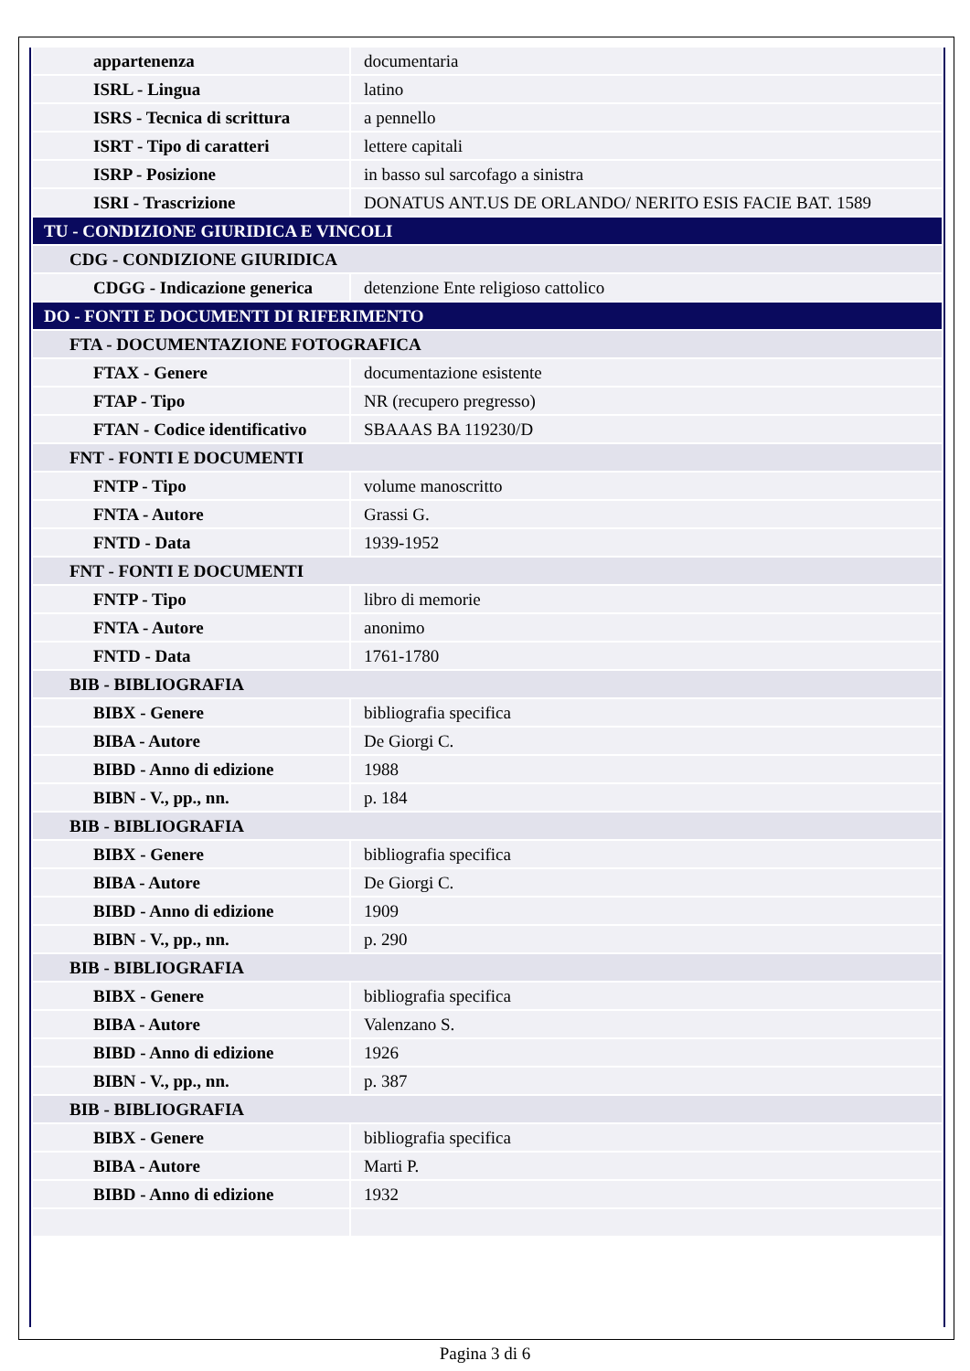| appartenenza | documentaria |
| ISRL - Lingua | latino |
| ISRS - Tecnica di scrittura | a pennello |
| ISRT - Tipo di caratteri | lettere capitali |
| ISRP - Posizione | in basso sul sarcofago a sinistra |
| ISRI - Trascrizione | DONATUS ANT.US DE ORLANDO/ NERITO ESIS FACIE BAT. 1589 |
| TU - CONDIZIONE GIURIDICA E VINCOLI | |
| CDG - CONDIZIONE GIURIDICA | |
| CDGG - Indicazione generica | detenzione Ente religioso cattolico |
| DO - FONTI E DOCUMENTI DI RIFERIMENTO | |
| FTA - DOCUMENTAZIONE FOTOGRAFICA | |
| FTAX - Genere | documentazione esistente |
| FTAP - Tipo | NR (recupero pregresso) |
| FTAN - Codice identificativo | SBAAAS BA 119230/D |
| FNT - FONTI E DOCUMENTI | |
| FNTP - Tipo | volume manoscritto |
| FNTA - Autore | Grassi G. |
| FNTD - Data | 1939-1952 |
| FNT - FONTI E DOCUMENTI | |
| FNTP - Tipo | libro di memorie |
| FNTA - Autore | anonimo |
| FNTD - Data | 1761-1780 |
| BIB - BIBLIOGRAFIA | |
| BIBX - Genere | bibliografia specifica |
| BIBA - Autore | De Giorgi C. |
| BIBD - Anno di edizione | 1988 |
| BIBN - V., pp., nn. | p. 184 |
| BIB - BIBLIOGRAFIA | |
| BIBX - Genere | bibliografia specifica |
| BIBA - Autore | De Giorgi C. |
| BIBD - Anno di edizione | 1909 |
| BIBN - V., pp., nn. | p. 290 |
| BIB - BIBLIOGRAFIA | |
| BIBX - Genere | bibliografia specifica |
| BIBA - Autore | Valenzano S. |
| BIBD - Anno di edizione | 1926 |
| BIBN - V., pp., nn. | p. 387 |
| BIB - BIBLIOGRAFIA | |
| BIBX - Genere | bibliografia specifica |
| BIBA - Autore | Marti P. |
| BIBD - Anno di edizione | 1932 |
Pagina 3 di 6